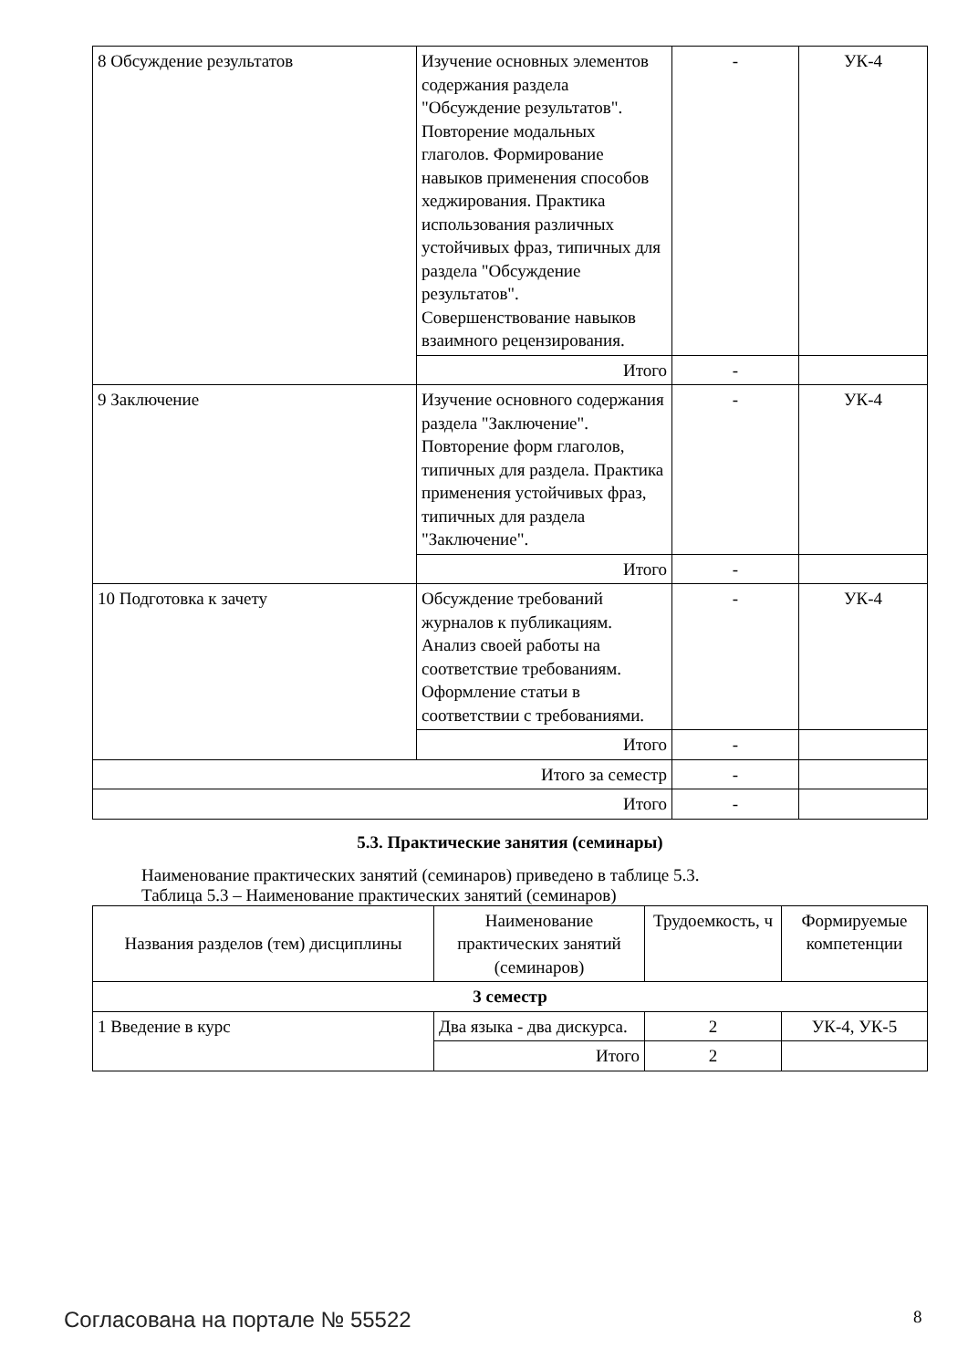| 8 Обсуждение результатов | Изучение основных элементов содержания раздела "Обсуждение результатов". Повторение модальных глаголов. Формирование навыков применения способов хеджирования. Практика использования различных устойчивых фраз, типичных для раздела "Обсуждение результатов". Совершенствование навыков взаимного рецензирования. | - | УК-4 |
| | Итого | - | |
| 9 Заключение | Изучение основного содержания раздела "Заключение". Повторение форм глаголов, типичных для раздела. Практика применения устойчивых фраз, типичных для раздела "Заключение". | - | УК-4 |
| | Итого | - | |
| 10 Подготовка к зачету | Обсуждение требований журналов к публикациям. Анализ своей работы на соответствие требованиям. Оформление статьи в соответствии с требованиями. | - | УК-4 |
| | Итого | - | |
| Итого за семестр | | - | |
| Итого | | - | |
5.3. Практические занятия (семинары)
Наименование практических занятий (семинаров) приведено в таблице 5.3.
Таблица 5.3 – Наименование практических занятий (семинаров)
| Названия разделов (тем) дисциплины | Наименование практических занятий (семинаров) | Трудоемкость, ч | Формируемые компетенции |
| --- | --- | --- | --- |
| 3 семестр | | | |
| 1 Введение в курс | Два языка - два дискурса. | 2 | УК-4, УК-5 |
| | Итого | 2 | |
Согласована на портале № 55522 8